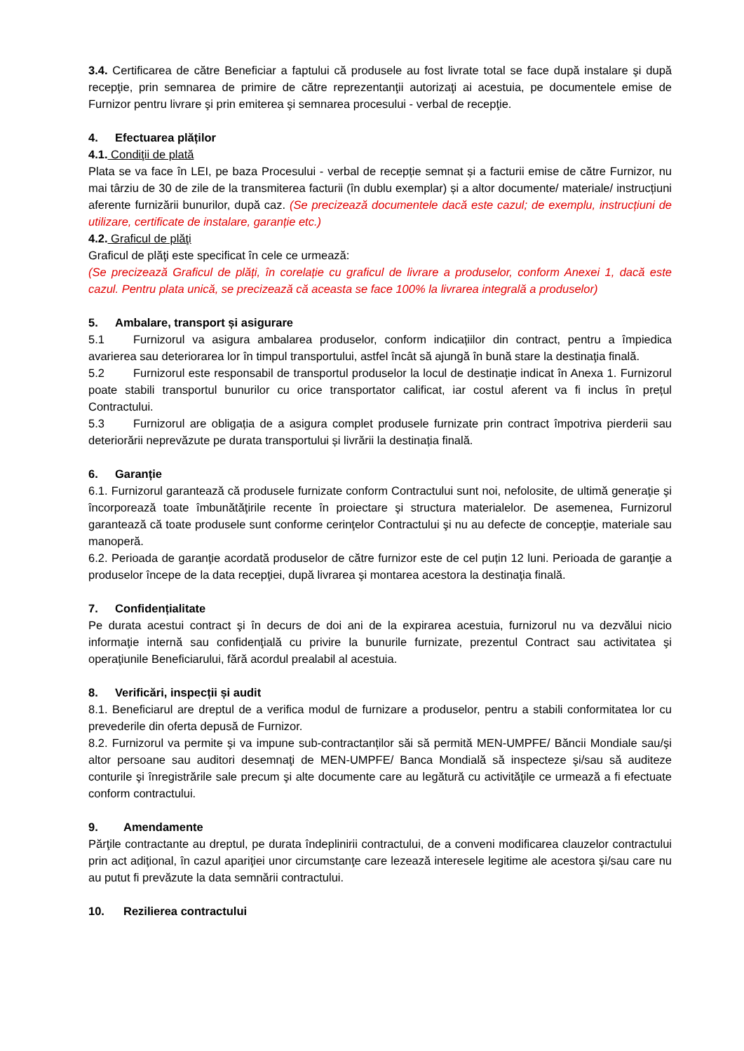3.4. Certificarea de către Beneficiar a faptului că produsele au fost livrate total se face după instalare şi după recepţie, prin semnarea de primire de către reprezentanţii autorizaţi ai acestuia, pe documentele emise de Furnizor pentru livrare şi prin emiterea şi semnarea procesului - verbal de recepţie.
4. Efectuarea plăților
4.1. Condiţii de plată
Plata se va face în LEI, pe baza Procesului - verbal de recepție semnat și a facturii emise de către Furnizor, nu mai târziu de 30 de zile de la transmiterea facturii (în dublu exemplar) și a altor documente/ materiale/ instrucțiuni aferente furnizării bunurilor, după caz. (Se precizează documentele dacă este cazul; de exemplu, instrucțiuni de utilizare, certificate de instalare, garanție etc.)
4.2. Graficul de plăţi
Graficul de plăţi este specificat în cele ce urmează:
(Se precizează Graficul de plăți, în corelație cu graficul de livrare a produselor, conform Anexei 1, dacă este cazul. Pentru plata unică, se precizează că aceasta se face 100% la livrarea integrală a produselor)
5. Ambalare, transport și asigurare
5.1 Furnizorul va asigura ambalarea produselor, conform indicațiilor din contract, pentru a împiedica avarierea sau deteriorarea lor în timpul transportului, astfel încât să ajungă în bună stare la destinaţia finală.
5.2 Furnizorul este responsabil de transportul produselor la locul de destinație indicat în Anexa 1. Furnizorul poate stabili transportul bunurilor cu orice transportator calificat, iar costul aferent va fi inclus în prețul Contractului.
5.3 Furnizorul are obligația de a asigura complet produsele furnizate prin contract împotriva pierderii sau deteriorării neprevăzute pe durata transportului și livrării la destinația finală.
6. Garanție
6.1. Furnizorul garantează că produsele furnizate conform Contractului sunt noi, nefolosite, de ultimă generaţie şi încorporează toate îmbunătăţirile recente în proiectare şi structura materialelor. De asemenea, Furnizorul garantează că toate produsele sunt conforme cerinţelor Contractului şi nu au defecte de concepţie, materiale sau manoperă.
6.2. Perioada de garanţie acordată produselor de către furnizor este de cel puțin 12 luni. Perioada de garanţie a produselor începe de la data recepţiei, după livrarea şi montarea acestora la destinaţia finală.
7. Confidențialitate
Pe durata acestui contract şi în decurs de doi ani de la expirarea acestuia, furnizorul nu va dezvălui nicio informaţie internă sau confidenţială cu privire la bunurile furnizate, prezentul Contract sau activitatea şi operaţiunile Beneficiarului, fără acordul prealabil al acestuia.
8. Verificări, inspecții și audit
8.1. Beneficiarul are dreptul de a verifica modul de furnizare a produselor, pentru a stabili conformitatea lor cu prevederile din oferta depusă de Furnizor.
8.2. Furnizorul va permite şi va impune sub-contractanților săi să permită MEN-UMPFE/ Băncii Mondiale sau/şi altor persoane sau auditori desemnaţi de MEN-UMPFE/ Banca Mondială să inspecteze şi/sau să auditeze conturile şi înregistrările sale precum şi alte documente care au legătură cu activităţile ce urmează a fi efectuate conform contractului.
9. Amendamente
Părţile contractante au dreptul, pe durata îndeplinirii contractului, de a conveni modificarea clauzelor contractului prin act adiţional, în cazul apariţiei unor circumstanţe care lezează interesele legitime ale acestora şi/sau care nu au putut fi prevăzute la data semnării contractului.
10. Rezilierea contractului